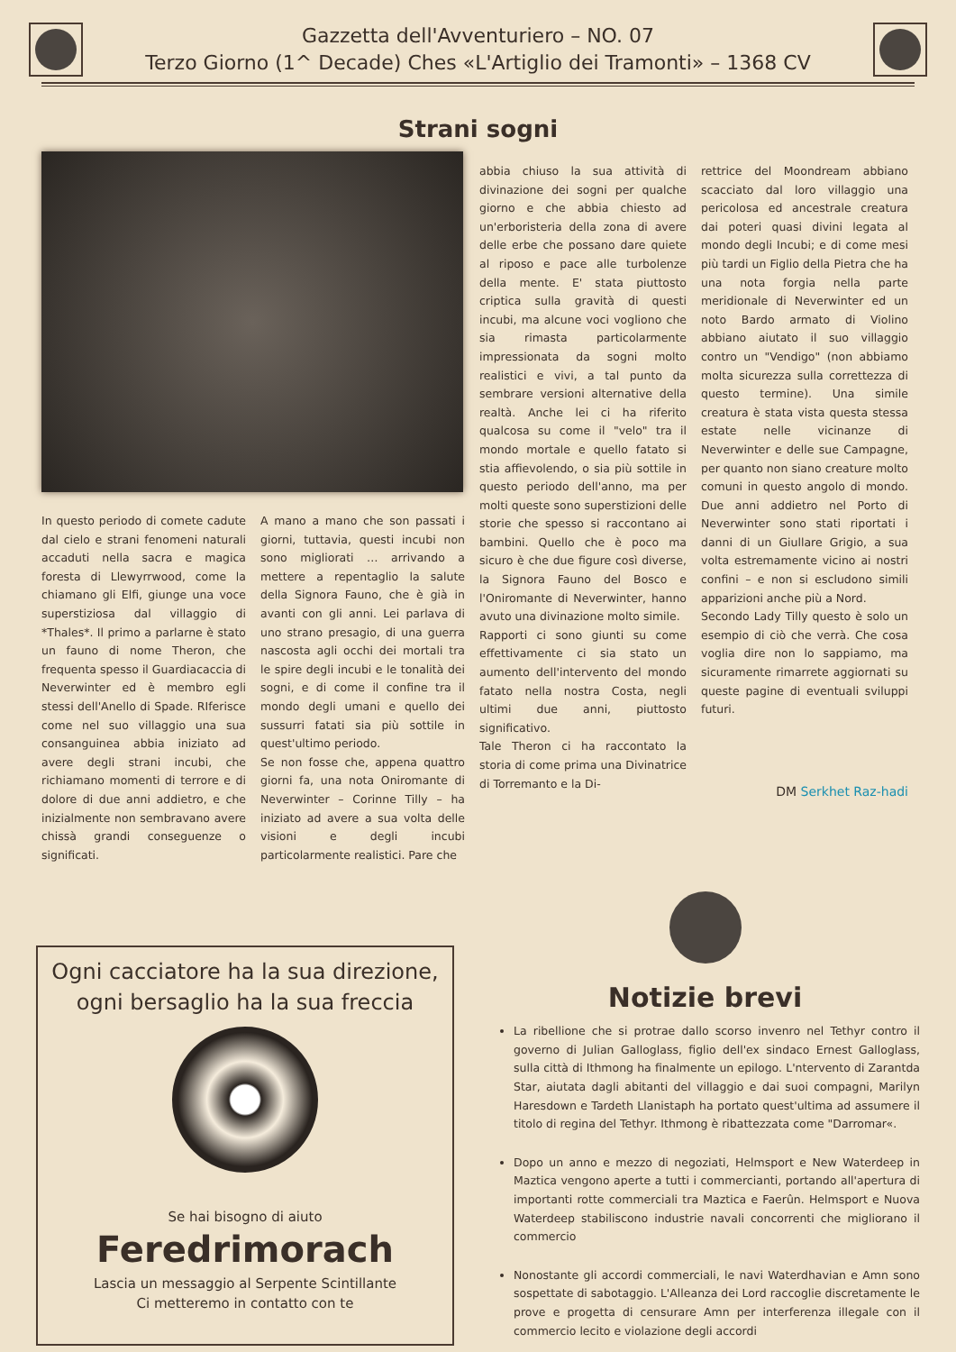Gazzetta dell'Avventuriero – NO. 07
Terzo Giorno (1^ Decade) Ches «L'Artiglio dei Tramonti» – 1368 CV
Strani sogni
In questo periodo di comete cadute dal cielo e strani fenomeni naturali accaduti nella sacra e magica foresta di Llewyrrwood, come la chiamano gli Elfi, giunge una voce superstiziosa dal villaggio di *Thales*. Il primo a parlarne è stato un fauno di nome Theron, che frequenta spesso il Guardiacaccia di Neverwinter ed è membro egli stessi dell'Anello di Spade. RIferisce come nel suo villaggio una sua consanguinea abbia iniziato ad avere degli strani incubi, che richiamano momenti di terrore e di dolore di due anni addietro, e che inizialmente non sembravano avere chissà grandi conseguenze o significati.
A mano a mano che son passati i giorni, tuttavia, questi incubi non sono migliorati … arrivando a mettere a repentaglio la salute della Signora Fauno, che è già in avanti con gli anni. Lei parlava di uno strano presagio, di una guerra nascosta agli occhi dei mortali tra le spire degli incubi e le tonalità dei sogni, e di come il confine tra il mondo degli umani e quello dei sussurri fatati sia più sottile in quest'ultimo periodo.
Se non fosse che, appena quattro giorni fa, una nota Oniromante di Neverwinter – Corinne Tilly – ha iniziato ad avere a sua volta delle visioni e degli incubi particolarmente realistici. Pare che
abbia chiuso la sua attività di divinazione dei sogni per qualche giorno e che abbia chiesto ad un'erboristeria della zona di avere delle erbe che possano dare quiete al riposo e pace alle turbolenze della mente. E' stata piuttosto criptica sulla gravità di questi incubi, ma alcune voci vogliono che sia rimasta particolarmente impressionata da sogni molto realistici e vivi, a tal punto da sembrare versioni alternative della realtà. Anche lei ci ha riferito qualcosa su come il "velo" tra il mondo mortale e quello fatato si stia affievolendo, o sia più sottile in questo periodo dell'anno, ma per molti queste sono superstizioni delle storie che spesso si raccontano ai bambini. Quello che è poco ma sicuro è che due figure così diverse, la Signora Fauno del Bosco e l'Oniromante di Neverwinter, hanno avuto una divinazione molto simile.
Rapporti ci sono giunti su come effettivamente ci sia stato un aumento dell'intervento del mondo fatato nella nostra Costa, negli ultimi due anni, piuttosto significativo.
Tale Theron ci ha raccontato la storia di come prima una Divinatrice di Torremanto e la Di-
rettrice del Moondream abbiano scacciato dal loro villaggio una pericolosa ed ancestrale creatura dai poteri quasi divini legata al mondo degli Incubi; e di come mesi più tardi un Figlio della Pietra che ha una nota forgia nella parte meridionale di Neverwinter ed un noto Bardo armato di Violino abbiano aiutato il suo villaggio contro un "Vendigo" (non abbiamo molta sicurezza sulla correttezza di questo termine). Una simile creatura è stata vista questa stessa estate nelle vicinanze di Neverwinter e delle sue Campagne, per quanto non siano creature molto comuni in questo angolo di mondo. Due anni addietro nel Porto di Neverwinter sono stati riportati i danni di un Giullare Grigio, a sua volta estremamente vicino ai nostri confini – e non si escludono simili apparizioni anche più a Nord.
Secondo Lady Tilly questo è solo un esempio di ciò che verrà. Che cosa voglia dire non lo sappiamo, ma sicuramente rimarrete aggiornati su queste pagine di eventuali sviluppi futuri.
DM Serkhet Raz-hadi
Ogni cacciatore ha la sua direzione,
ogni bersaglio ha la sua freccia
Se hai bisogno di aiuto
Feredrimorach
Lascia un messaggio al Serpente Scintillante
Ci metteremo in contatto con te
Notizie brevi
La ribellione che si protrae dallo scorso invenro nel Tethyr contro il governo di Julian Galloglass, figlio dell'ex sindaco Ernest Galloglass, sulla città di Ithmong ha finalmente un epilogo. L'ntervento di Zarantda Star, aiutata dagli abitanti del villaggio e dai suoi compagni, Marilyn Haresdown e Tardeth Llanistaph ha portato quest'ultima ad assumere il titolo di regina del Tethyr. Ithmong è ribattezzata come "Darromar«.
Dopo un anno e mezzo di negoziati, Helmsport e New Waterdeep in Maztica vengono aperte a tutti i commercianti, portando all'apertura di importanti rotte commerciali tra Maztica e Faerûn. Helmsport e Nuova Waterdeep stabiliscono industrie navali concorrenti che migliorano il commercio
Nonostante gli accordi commerciali, le navi Waterdhavian e Amn sono sospettate di sabotaggio. L'Alleanza dei Lord raccoglie discretamente le prove e progetta di censurare Amn per interferenza illegale con il commercio lecito e violazione degli accordi